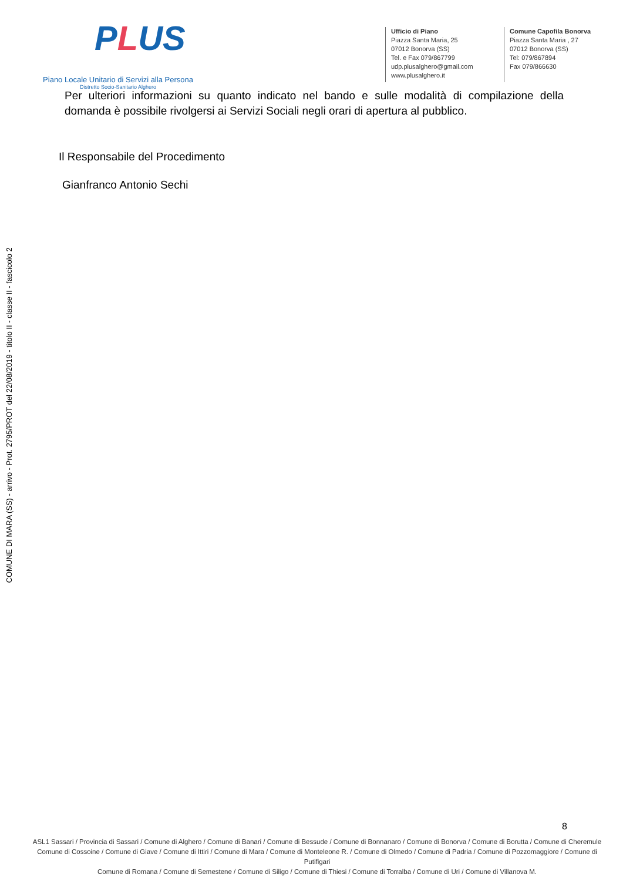PLUS
Piano Locale Unitario di Servizi alla Persona
Distretto Socio-Sanitario Alghero
Ufficio di Piano
Piazza Santa Maria, 25
07012 Bonorva (SS)
Tel. e Fax 079/867799
udp.plusalghero@gmail.com
www.plusalghero.it
Comune Capofila Bonorva
Piazza Santa Maria , 27
07012 Bonorva (SS)
Tel: 079/867894
Fax 079/866630
Per ulteriori informazioni su quanto indicato nel bando e sulle modalità di compilazione della domanda è possibile rivolgersi ai Servizi Sociali negli orari di apertura al pubblico.
Il Responsabile del Procedimento
Gianfranco Antonio Sechi
COMUNE DI MARA (SS) - arrivo - Prot. 2795/PROT del 22/08/2019 - titolo II - classe II - fascicolo 2
8
ASL1 Sassari / Provincia di Sassari / Comune di Alghero / Comune di Banari / Comune di Bessude / Comune di Bonnanaro / Comune di Bonorva / Comune di Borutta / Comune di Cheremule
Comune di Cossoine / Comune di Giave / Comune di Ittiri / Comune di Mara / Comune di Monteleone R. / Comune di Olmedo / Comune di Padria / Comune di Pozzomaggiore / Comune di Putifigari
Comune di Romana / Comune di Semestene / Comune di Siligo / Comune di Thiesi / Comune di Torralba / Comune di Uri / Comune di Villanova M.